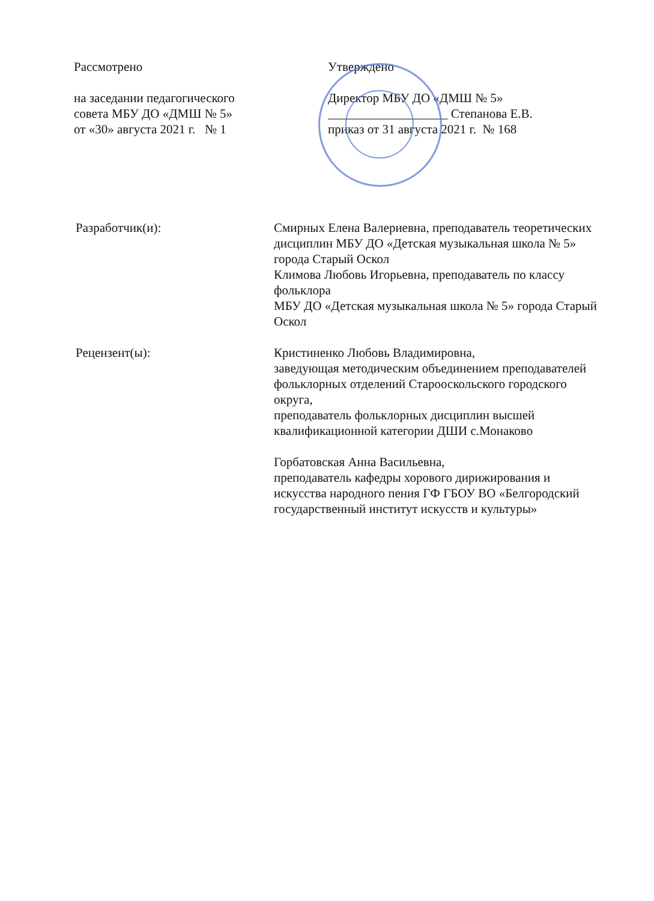Рассмотрено
на заседании педагогического
совета МБУ ДО «ДМШ № 5»
от «30» августа 2021 г. № 1
Утверждено
Директор МБУ ДО «ДМШ № 5»
___________________ Степанова Е.В.
приказ от 31 августа 2021 г. № 168
Разработчик(и): Смирных Елена Валериевна, преподаватель теоретических дисциплин МБУ ДО «Детская музыкальная школа № 5»
города Старый Оскол
Климова Любовь Игорьевна, преподаватель по классу фольклора
МБУ ДО «Детская музыкальная школа № 5» города Старый Оскол
Рецензент(ы): Кристиненко Любовь Владимировна,
заведующая методическим объединением преподавателей фольклорных отделений Старооскольского городского округа,
преподаватель фольклорных дисциплин высшей квалификационной категории ДШИ с.Монаково
Горбатовская Анна Васильевна,
преподаватель кафедры хорового дирижирования и искусства народного пения ГФ ГБОУ ВО «Белгородский государственный институт искусств и культуры»